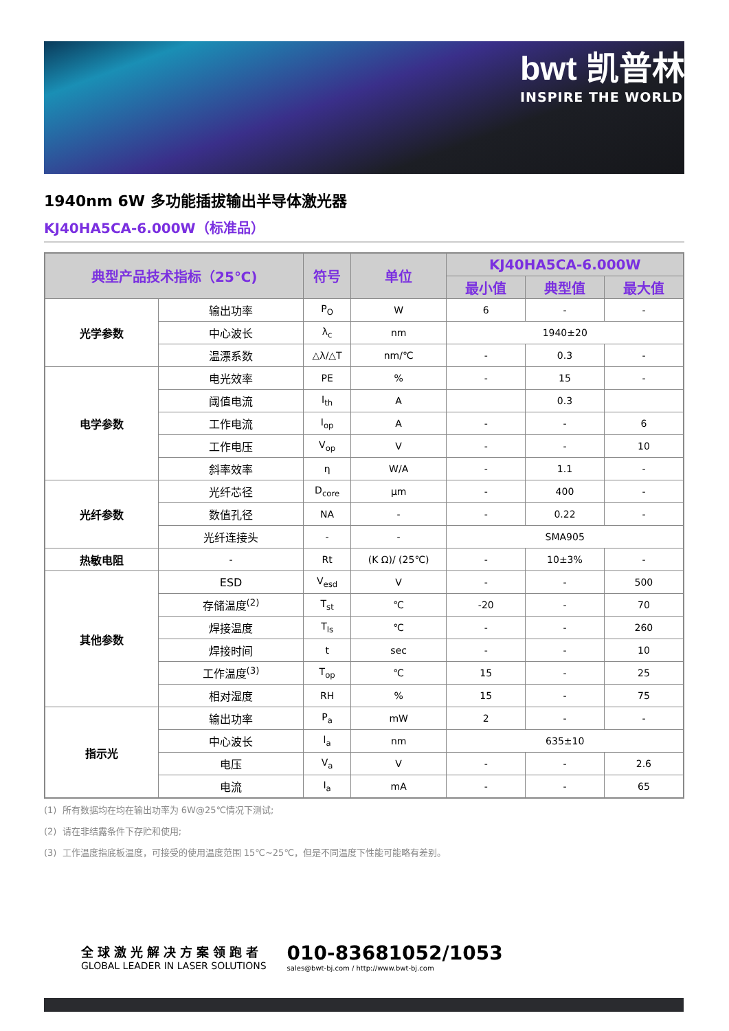bwt 凯普林
INSPIRE THE WORLD
1940nm 6W 多功能插拔输出半导体激光器
KJ40HA5CA-6.000W（标准品）
| 典型产品技术指标（25℃) | | 符号 | 单位 | KJ40HA5CA-6.000W | | |
| --- | --- | --- | --- | --- | --- | --- |
| | | | | 最小值 | 典型值 | 最大值 |
| 光学参数 | 输出功率 | P<sub>O</sub> | W | 6 | - | - |
| | 中心波长 | λ<sub>c</sub> | nm | 1940±20 | | |
| | 温漂系数 | △λ/△T | nm/℃ | - | 0.3 | - |
| 电学参数 | 电光效率 | PE | % | - | 15 | - |
| | 阈值电流 | I<sub>th</sub> | A | | 0.3 | |
| | 工作电流 | I<sub>op</sub> | A | - | - | 6 |
| | 工作电压 | V<sub>op</sub> | V | - | - | 10 |
| | 斜率效率 | η | W/A | - | 1.1 | - |
| 光纤参数 | 光纤芯径 | D<sub>core</sub> | μm | - | 400 | - |
| | 数值孔径 | NA | - | - | 0.22 | - |
| | 光纤连接头 | - | - | SMA905 | | |
| 热敏电阻 | - | Rt | (K Ω)/ (25℃) | - | 10±3% | - |
| 其他参数 | ESD | V<sub>esd</sub> | V | - | - | 500 |
| | 存储温度<sup>(2)</sup> | T<sub>st</sub> | ℃ | -20 | - | 70 |
| | 焊接温度 | T<sub>ls</sub> | ℃ | - | - | 260 |
| | 焊接时间 | t | sec | - | - | 10 |
| | 工作温度<sup>(3)</sup> | T<sub>op</sub> | ℃ | 15 | - | 25 |
| | 相对湿度 | RH | % | 15 | - | 75 |
| 指示光 | 输出功率 | P<sub>a</sub> | mW | 2 | - | - |
| | 中心波长 | l<sub>a</sub> | nm | 635±10 | | |
| | 电压 | V<sub>a</sub> | V | - | - | 2.6 |
| | 电流 | I<sub>a</sub> | mA | - | - | 65 |
(1) 所有数据均在均在输出功率为 6W@25℃情况下测试;
(2) 请在非结露条件下存贮和使用;
(3) 工作温度指底板温度，可接受的使用温度范围 15℃~25℃，但是不同温度下性能可能略有差别。
全球激光解决方案领跑者
GLOBAL LEADER IN LASER SOLUTIONS
010-83681052/1053
sales@bwt-bj.com / http://www.bwt-bj.com